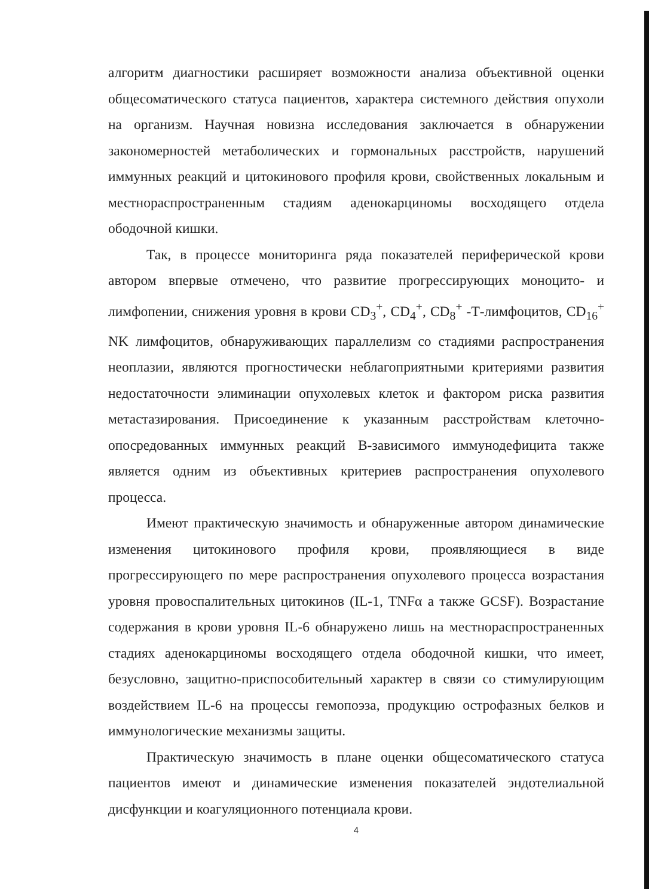алгоритм диагностики расширяет возможности анализа объективной оценки общесоматического статуса пациентов, характера системного действия опухоли на организм. Научная новизна исследования заключается в обнаружении закономерностей метаболических и гормональных расстройств, нарушений иммунных реакций и цитокинового профиля крови, свойственных локальным и местнораспространенным стадиям аденокарциномы восходящего отдела ободочной кишки.
Так, в процессе мониторинга ряда показателей периферической крови автором впервые отмечено, что развитие прогрессирующих моноцито- и лимфопении, снижения уровня в крови CD<sub>3</sub><sup>+</sup>, CD<sub>4</sub><sup>+</sup>, CD<sub>8</sub><sup>+</sup> -Т-лимфоцитов, CD<sub>16</sub><sup>+</sup> NK лимфоцитов, обнаруживающих параллелизм со стадиями распространения неоплазии, являются прогностически неблагоприятными критериями развития недостаточности элиминации опухолевых клеток и фактором риска развития метастазирования. Присоединение к указанным расстройствам клеточно-опосредованных иммунных реакций В-зависимого иммунодефицита также является одним из объективных критериев распространения опухолевого процесса.
Имеют практическую значимость и обнаруженные автором динамические изменения цитокинового профиля крови, проявляющиеся в виде прогрессирующего по мере распространения опухолевого процесса возрастания уровня провоспалительных цитокинов (IL-1, TNFα а также GCSF). Возрастание содержания в крови уровня IL-6 обнаружено лишь на местнораспространенных стадиях аденокарциномы восходящего отдела ободочной кишки, что имеет, безусловно, защитно-приспособительный характер в связи со стимулирующим воздействием IL-6 на процессы гемопоэза, продукцию острофазных белков и иммунологические механизмы защиты.
Практическую значимость в плане оценки общесоматического статуса пациентов имеют и динамические изменения показателей эндотелиальной дисфункции и коагуляционного потенциала крови.
4